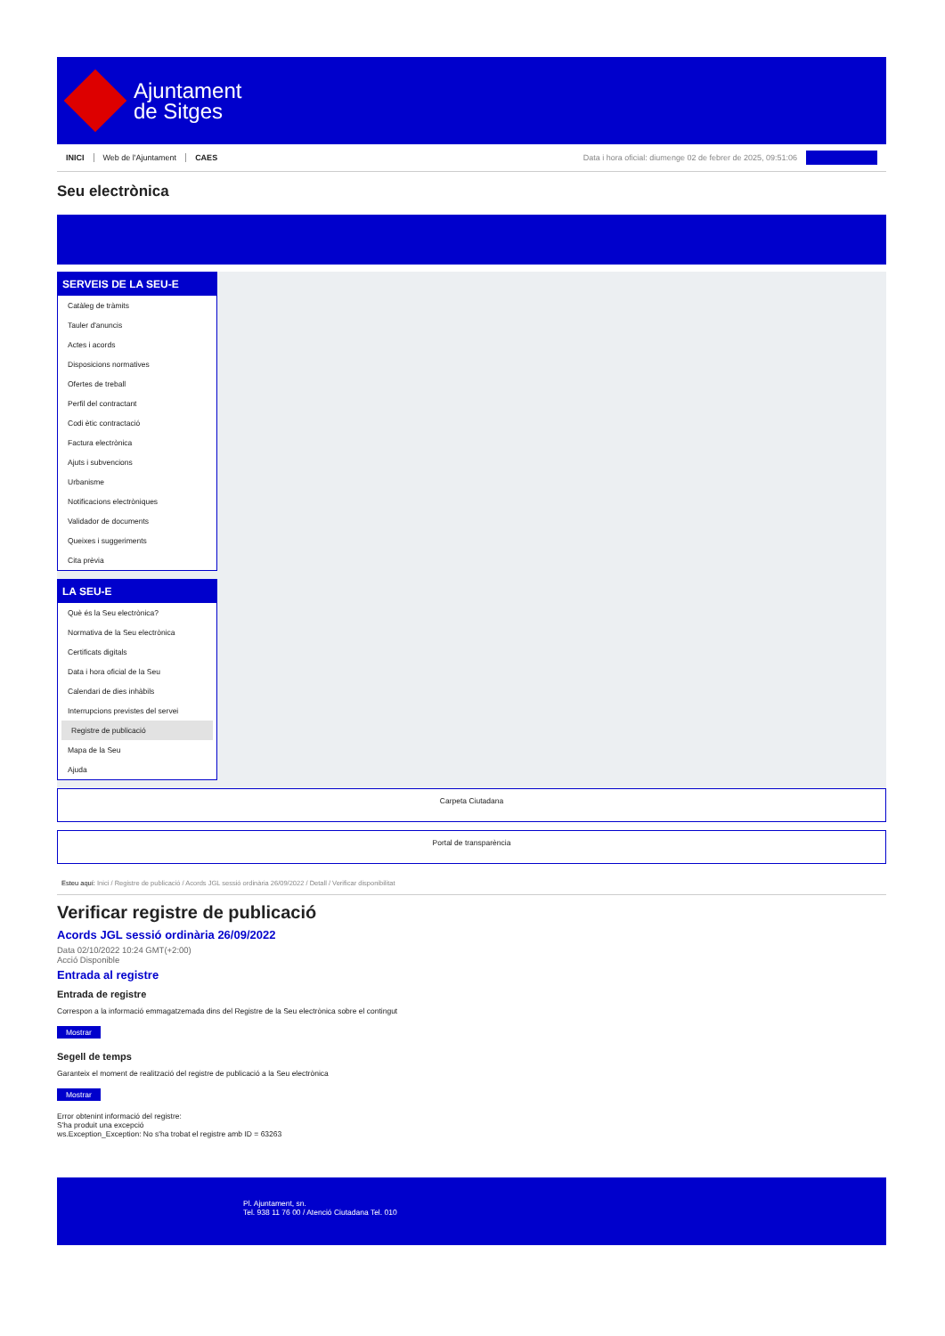Ajuntament
de Sitges
INICI Web de l'Ajuntament CAES Data i hora oficial: diumenge 02 de febrer de 2025, 09:51:06
Seu electrònica
SERVEIS DE LA SEU-E
Catàleg de tràmits
Tauler d'anuncis
Actes i acords
Disposicions normatives
Ofertes de treball
Perfil del contractant
Codi ètic contractació
Factura electrònica
Ajuts i subvencions
Urbanisme
Notificacions electròniques
Validador de documents
Queixes i suggeriments
Cita prèvia
LA SEU-E
Què és la Seu electrònica?
Normativa de la Seu electrònica
Certificats digitals
Data i hora oficial de la Seu
Calendari de dies inhàbils
Interrupcions previstes del servei
Registre de publicació
Mapa de la Seu
Ajuda
Carpeta Ciutadana
Portal de transparència
Esteu aquí: Inici / Registre de publicació / Acords JGL sessió ordinària 26/09/2022 / Detall / Verificar disponibilitat
Verificar registre de publicació
Acords JGL sessió ordinària 26/09/2022
Data 02/10/2022 10:24 GMT(+2:00)
Acció Disponible
Entrada al registre
Entrada de registre
Correspon a la informació emmagatzemada dins del Registre de la Seu electrònica sobre el contingut
Mostrar
Segell de temps
Garanteix el moment de realització del registre de publicació a la Seu electrònica
Mostrar
Error obtenint informació del registre:
S'ha produit una excepció
ws.Exception_Exception: No s'ha trobat el registre amb ID = 63263
Pl. Ajuntament, sn.
Tel. 938 11 76 00 / Atenció Ciutadana Tel. 010